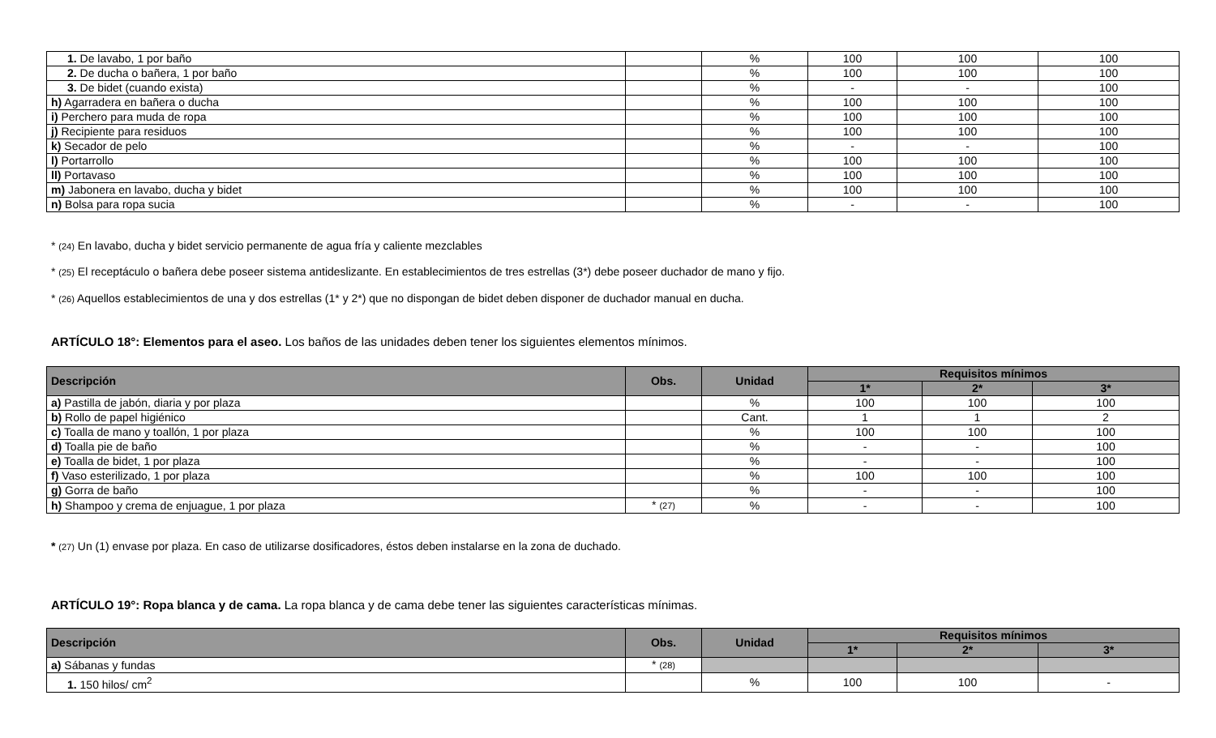| 1. De lavabo, 1 por baño | | % | 100 | 100 | 100 |
| 2. De ducha o bañera, 1 por baño | | % | 100 | 100 | 100 |
| 3. De bidet (cuando exista) | | % | - | - | 100 |
| h) Agarradera en bañera o ducha | | % | 100 | 100 | 100 |
| i) Perchero para muda de ropa | | % | 100 | 100 | 100 |
| j) Recipiente para residuos | | % | 100 | 100 | 100 |
| k) Secador de pelo | | % | - | - | 100 |
| l) Portarrollo | | % | 100 | 100 | 100 |
| ll) Portavaso | | % | 100 | 100 | 100 |
| m) Jabonera en lavabo, ducha y bidet | | % | 100 | 100 | 100 |
| n) Bolsa para ropa sucia | | % | - | - | 100 |
* (24) En lavabo, ducha y bidet servicio permanente de agua fría y caliente mezclables
* (25) El receptáculo o bañera debe poseer sistema antideslizante. En establecimientos de tres estrellas (3*) debe poseer duchador de mano y fijo.
* (26) Aquellos establecimientos de una y dos estrellas (1* y 2*) que no dispongan de bidet deben disponer de duchador manual en ducha.
ARTÍCULO 18°: Elementos para el aseo. Los baños de las unidades deben tener los siguientes elementos mínimos.
| Descripción | Obs. | Unidad | Requisitos mínimos | | |
| --- | --- | --- | --- | --- | --- |
| | | | 1* | 2* | 3* |
| a) Pastilla de jabón, diaria y por plaza | | % | 100 | 100 | 100 |
| b) Rollo de papel higiénico | | Cant. | 1 | 1 | 2 |
| c) Toalla de mano y toallón, 1 por plaza | | % | 100 | 100 | 100 |
| d) Toalla pie de baño | | % | - | - | 100 |
| e) Toalla de bidet, 1 por plaza | | % | - | - | 100 |
| f) Vaso esterilizado, 1 por plaza | | % | 100 | 100 | 100 |
| g) Gorra de baño | | % | - | - | 100 |
| h) Shampoo y crema de enjuague, 1 por plaza | * (27) | % | - | - | 100 |
* (27) Un (1) envase por plaza. En caso de utilizarse dosificadores, éstos deben instalarse en la zona de duchado.
ARTÍCULO 19°: Ropa blanca y de cama. La ropa blanca y de cama debe tener las siguientes características mínimas.
| Descripción | Obs. | Unidad | Requisitos mínimos | | |
| --- | --- | --- | --- | --- | --- |
| | | | 1* | 2* | 3* |
| a) Sábanas y fundas | * (28) | | | | |
| 1. 150 hilos/ cm<sup>2</sup> | | % | 100 | 100 | - |